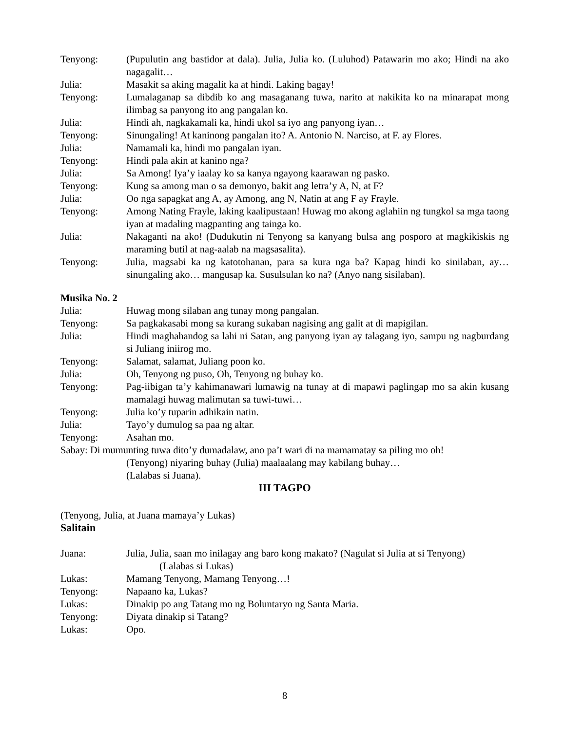Tenyong: (Pupulutin ang bastidor at dala). Julia, Julia ko. (Luluhod) Patawarin mo ako; Hindi na ako nagagalit…
Julia: Masakit sa aking magalit ka at hindi. Laking bagay!
Tenyong: Lumalaganap sa dibdib ko ang masaganang tuwa, narito at nakikita ko na minarapat mong ilimbag sa panyong ito ang pangalan ko.
Julia: Hindi ah, nagkakamali ka, hindi ukol sa iyo ang panyong iyan…
Tenyong: Sinungaling! At kaninong pangalan ito? A. Antonio N. Narciso, at F. ay Flores.
Julia: Namamali ka, hindi mo pangalan iyan.
Tenyong: Hindi pala akin at kanino nga?
Julia: Sa Among! Iya’y iaalay ko sa kanya ngayong kaarawan ng pasko.
Tenyong: Kung sa among man o sa demonyo, bakit ang letra’y A, N, at F?
Julia: Oo nga sapagkat ang A, ay Among, ang N, Natin at ang F ay Frayle.
Tenyong: Among Nating Frayle, laking kaalipustaan! Huwag mo akong aglahiin ng tungkol sa mga taong iyan at madaling magpanting ang tainga ko.
Julia: Nakaganti na ako! (Dudukutin ni Tenyong sa kanyang bulsa ang posporo at magkikiskis ng maraming butil at nag-aalab na magsasalita).
Tenyong: Julia, magsabi ka ng katotohanan, para sa kura nga ba? Kapag hindi ko sinilaban, ay… sinungaling ako… mangusap ka. Susulsulan ko na? (Anyo nang sisilaban).
Musika No. 2
Julia: Huwag mong silaban ang tunay mong pangalan.
Tenyong: Sa pagkakasabi mong sa kurang sukaban nagising ang galit at di mapigilan.
Julia: Hindi maghahandog sa lahi ni Satan, ang panyong iyan ay talagang iyo, sampu ng nagburdang si Juliang iniirog mo.
Tenyong: Salamat, salamat, Juliang poon ko.
Julia: Oh, Tenyong ng puso, Oh, Tenyong ng buhay ko.
Tenyong: Pag-iibigan ta’y kahimanawari lumawig na tunay at di mapawi paglingap mo sa akin kusang mamalagi huwag malimutan sa tuwi-tuwi…
Tenyong: Julia ko’y tuparin adhikain natin.
Julia: Tayo’y dumulog sa paa ng altar.
Tenyong: Asahan mo.
Sabay: Di mumunting tuwa dito’y dumadalaw, ano pa’t wari di na mamamatay sa piling mo oh!
(Tenyong) niyaring buhay (Julia) maalaalang may kabilang buhay…
(Lalabas si Juana).
III TAGPO
(Tenyong, Julia, at Juana mamaya’y Lukas)
Salitain
Juana: Julia, Julia, saan mo inilagay ang baro kong makato? (Nagulat si Julia at si Tenyong)
(Lalabas si Lukas)
Lukas: Mamang Tenyong, Mamang Tenyong…!
Tenyong: Napaano ka, Lukas?
Lukas: Dinakip po ang Tatang mo ng Boluntaryo ng Santa Maria.
Tenyong: Diyata dinakip si Tatang?
Lukas: Opo.
8